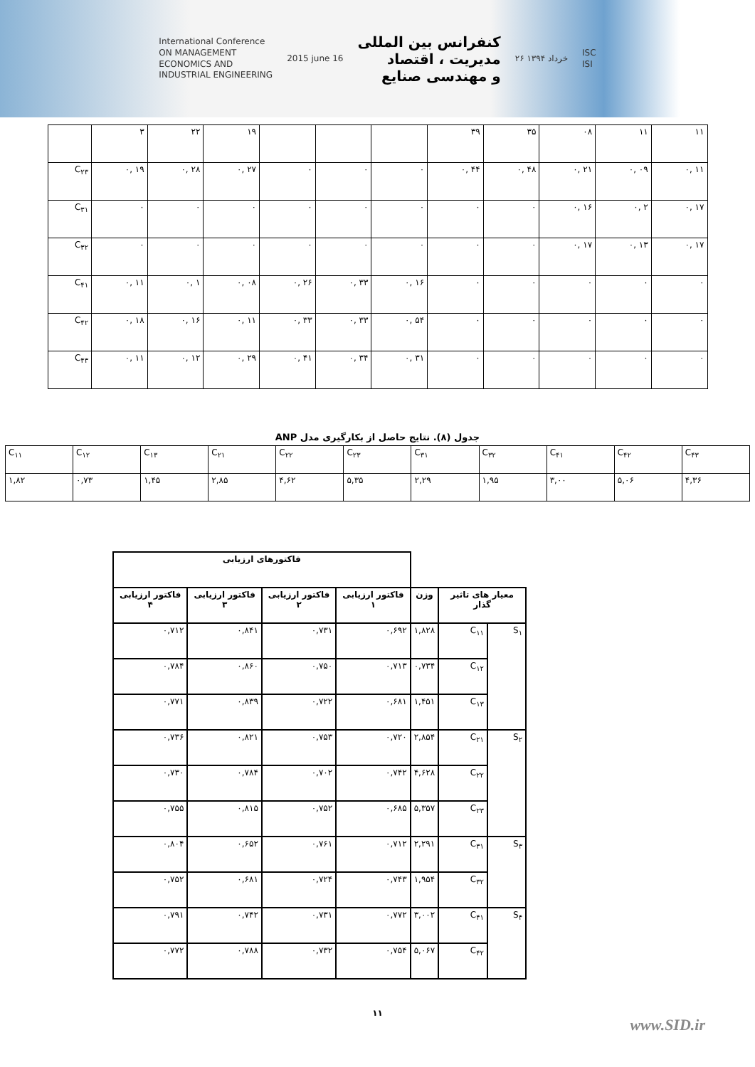International Conference
ON MANAGEMENT
ECONOMICS AND
INDUSTRIAL ENGINEERING
2015 june 16
کنفرانس بین المللی
مدیریت ، اقتصاد
و مهندسی صنایع
۲۶ خرداد ۱۳۹۴
ISC
ISI
| | ۳ | ۲۲ | ۱۹ | | | | ۳۹ | ۳۵ | ۰۸ | ۱۱ | ۱۱ |
| C<sub>۲۳</sub> | ۰, ۱۹ | ۰, ۲۸ | ۰, ۲۷ | ۰ | ۰ | ۰ | ۰, ۴۴ | ۰, ۴۸ | ۰, ۲۱ | ۰, ۰۹ | ۰, ۱۱ |
| C<sub>۳۱</sub> | ۰ | ۰ | ۰ | ۰ | ۰ | ۰ | ۰ | ۰ | ۰, ۱۶ | ۰, ۲ | ۰, ۱۷ |
| C<sub>۳۲</sub> | ۰ | ۰ | ۰ | ۰ | ۰ | ۰ | ۰ | ۰ | ۰, ۱۷ | ۰, ۱۳ | ۰, ۱۷ |
| C<sub>۴۱</sub> | ۰, ۱۱ | ۰, ۱ | ۰, ۰۸ | ۰, ۲۶ | ۰, ۳۳ | ۰, ۱۶ | ۰ | ۰ | ۰ | ۰ | ۰ |
| C<sub>۴۲</sub> | ۰, ۱۸ | ۰, ۱۶ | ۰, ۱۱ | ۰, ۳۳ | ۰, ۳۳ | ۰, ۵۴ | ۰ | ۰ | ۰ | ۰ | ۰ |
| C<sub>۴۳</sub> | ۰, ۱۱ | ۰, ۱۲ | ۰, ۲۹ | ۰, ۴۱ | ۰, ۳۴ | ۰, ۳۱ | ۰ | ۰ | ۰ | ۰ | ۰ |
جدول (۸). نتایج حاصل از بکارگیری مدل ANP
| C<sub>۱۱</sub> | C<sub>۱۲</sub> | C<sub>۱۳</sub> | C<sub>۲۱</sub> | C<sub>۲۲</sub> | C<sub>۲۳</sub> | C<sub>۳۱</sub> | C<sub>۳۲</sub> | C<sub>۴۱</sub> | C<sub>۴۲</sub> | C<sub>۴۳</sub> |
| ۱,۸۲ | ۰,۷۳ | ۱,۴۵ | ۲,۸۵ | ۴,۶۲ | ۵,۳۵ | ۲,۲۹ | ۱,۹۵ | ۳,۰۰ | ۵,۰۶ | ۴,۳۶ |
| | | | فاکتورهای ارزیابی | | | |
| --- | --- | --- | --- | --- | --- | --- |
| معیار های تاثیر گذار | | وزن | فاکتور ارزیابی ۱ | فاکتور ارزیابی ۲ | فاکتور ارزیابی ۳ | فاکتور ارزیابی ۴ |
| S<sub>۱</sub> | C<sub>۱۱</sub> | ۱,۸۲۸ | ۰,۶۹۲ | ۰,۷۳۱ | ۰,۸۴۱ | ۰,۷۱۲ |
| | C<sub>۱۲</sub> | ۰,۷۳۴ | ۰,۷۱۳ | ۰,۷۵۰ | ۰,۸۶۰ | ۰,۷۸۴ |
| | C<sub>۱۳</sub> | ۱,۴۵۱ | ۰,۶۸۱ | ۰,۷۲۲ | ۰,۸۳۹ | ۰,۷۷۱ |
| S<sub>۲</sub> | C<sub>۲۱</sub> | ۲,۸۵۴ | ۰,۷۲۰ | ۰,۷۵۳ | ۰,۸۲۱ | ۰,۷۳۶ |
| | C<sub>۲۲</sub> | ۴,۶۲۸ | ۰,۷۴۲ | ۰,۷۰۲ | ۰,۷۸۴ | ۰,۷۳۰ |
| | C<sub>۲۳</sub> | ۵,۳۵۷ | ۰,۶۸۵ | ۰,۷۵۲ | ۰,۸۱۵ | ۰,۷۵۵ |
| S<sub>۳</sub> | C<sub>۳۱</sub> | ۲,۲۹۱ | ۰,۷۱۲ | ۰,۷۶۱ | ۰,۶۵۲ | ۰,۸۰۴ |
| | C<sub>۳۲</sub> | ۱,۹۵۴ | ۰,۷۴۳ | ۰,۷۲۴ | ۰,۶۸۱ | ۰,۷۵۲ |
| S<sub>۴</sub> | C<sub>۴۱</sub> | ۳,۰۰۲ | ۰,۷۷۲ | ۰,۷۳۱ | ۰,۷۴۲ | ۰,۷۹۱ |
| | C<sub>۴۲</sub> | ۵,۰۶۷ | ۰,۷۵۴ | ۰,۷۳۲ | ۰,۷۸۸ | ۰,۷۷۲ |
۱۱
www.SID.ir